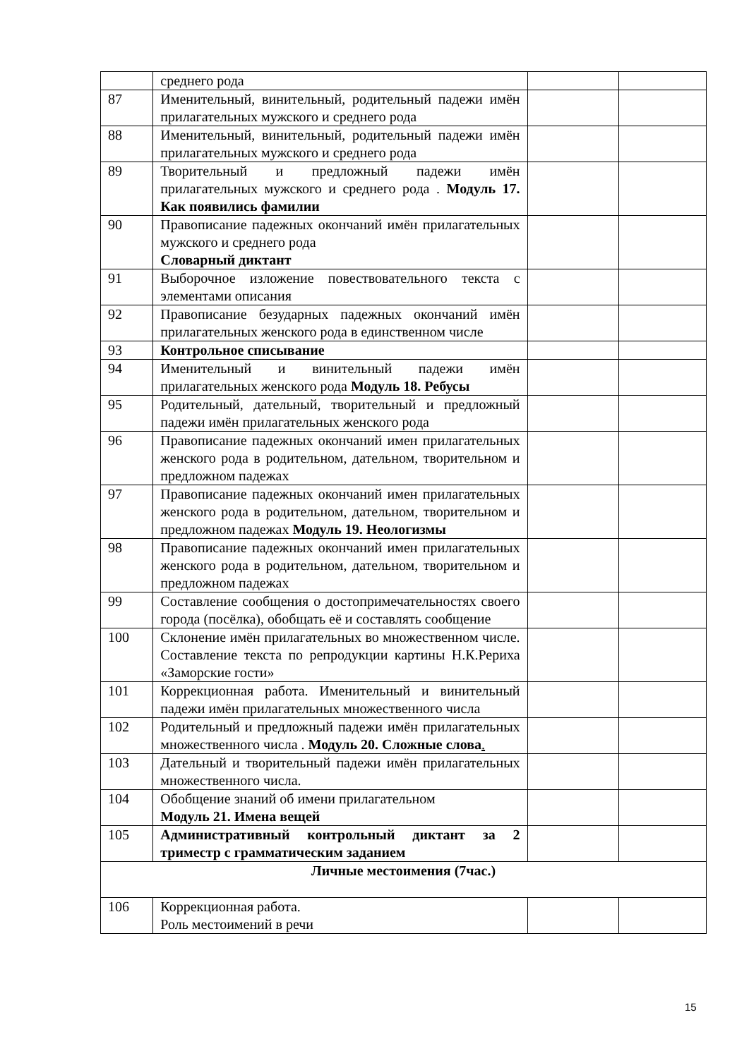| | среднего рода | | |
| 87 | Именительный, винительный, родительный падежи имён прилагательных мужского и среднего рода | | |
| 88 | Именительный, винительный, родительный падежи имён прилагательных мужского и среднего рода | | |
| 89 | Творительный и предложный падежи имён прилагательных мужского и среднего рода . Модуль 17. Как появились фамилии | | |
| 90 | Правописание падежных окончаний имён прилагательных мужского и среднего рода Словарный диктант | | |
| 91 | Выборочное изложение повествовательного текста с элементами описания | | |
| 92 | Правописание безударных падежных окончаний имён прилагательных женского рода в единственном числе | | |
| 93 | Контрольное списывание | | |
| 94 | Именительный и винительный падежи имён прилагательных женского рода Модуль 18. Ребусы | | |
| 95 | Родительный, дательный, творительный и предложный падежи имён прилагательных женского рода | | |
| 96 | Правописание падежных окончаний имен прилагательных женского рода в родительном, дательном, творительном и предложном падежах | | |
| 97 | Правописание падежных окончаний имен прилагательных женского рода в родительном, дательном, творительном и предложном падежах Модуль 19. Неологизмы | | |
| 98 | Правописание падежных окончаний имен прилагательных женского рода в родительном, дательном, творительном и предложном падежах | | |
| 99 | Составление сообщения о достопримечательностях своего города (посёлка), обобщать её и составлять сообщение | | |
| 100 | Склонение имён прилагательных во множественном числе. Составление текста по репродукции картины Н.К.Рериха «Заморские гости» | | |
| 101 | Коррекционная работа. Именительный и винительный падежи имён прилагательных множественного числа | | |
| 102 | Родительный и предложный падежи имён прилагательных множественного числа . Модуль 20. Сложные слова . | | |
| 103 | Дательный и творительный падежи имён прилагательных множественного числа. | | |
| 104 | Обобщение знаний об имени прилагательном Модуль 21. Имена вещей | | |
| 105 | Административный контрольный диктант за 2 триместр с грамматическим заданием | | |
| Личные местоимения (7час.) | | | |
| 106 | Коррекционная работа. Роль местоимений в речи | | |
15